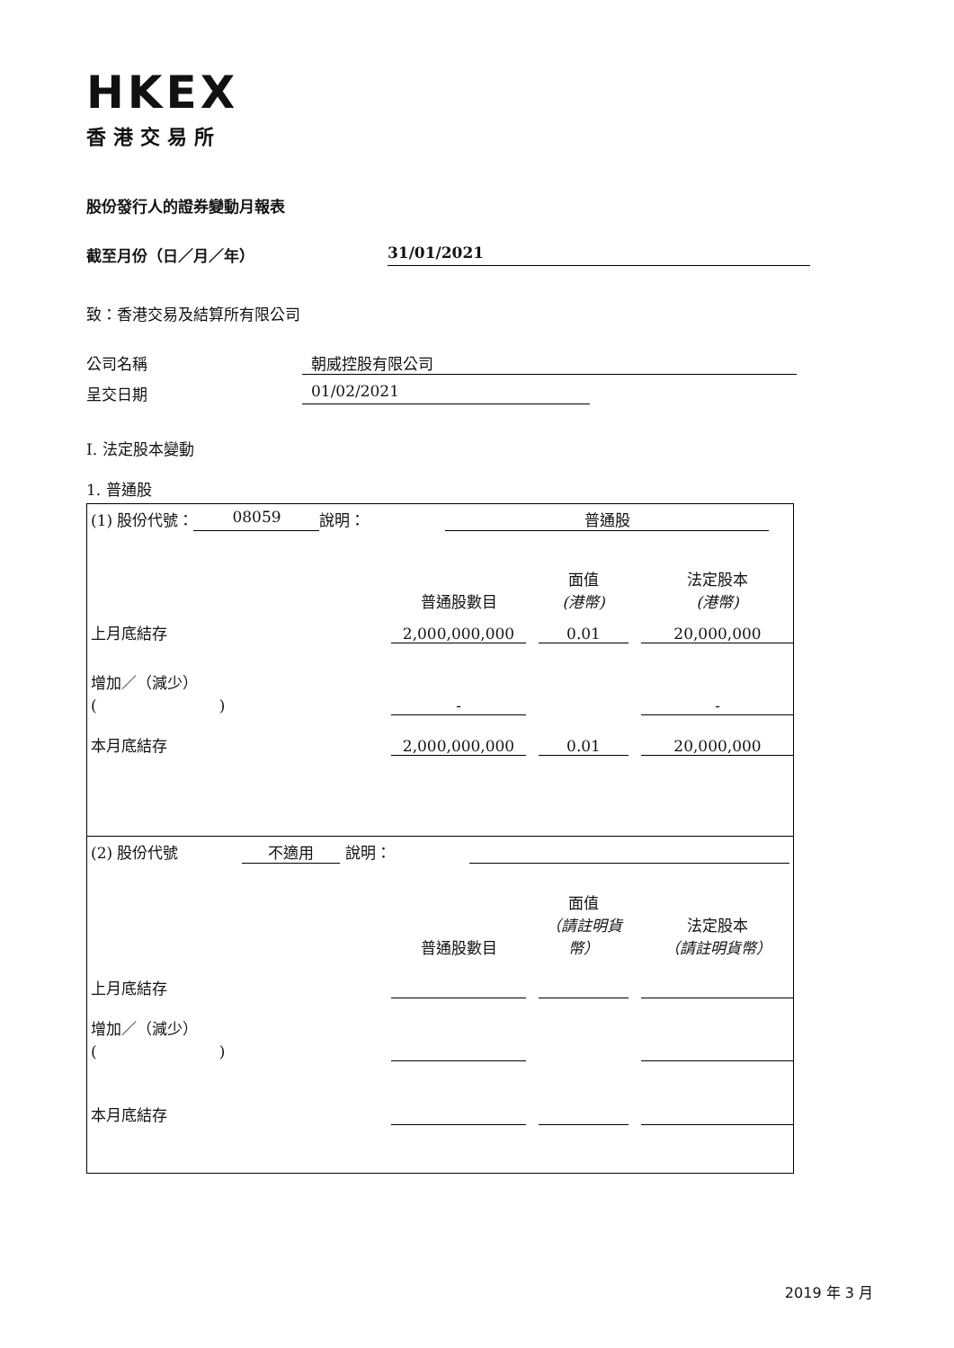HKEX
香港交易所
股份發行人的證券變動月報表
截至月份（日／月／年） 31/01/2021
致：香港交易及結算所有限公司
公司名稱 朝威控股有限公司
呈交日期 01/02/2021
I. 法定股本變動
1. 普通股
(1) 股份代號： 08059 說明： 普通股
普通股數目 面值
(港幣) 法定股本
(港幣)
上月底結存 2,000,000,000 0.01 20,000,000
增加／（減少）
(　　　　　　　　) - -
本月底結存 2,000,000,000 0.01 20,000,000
(2) 股份代號 不適用 說明：
普通股數目 面值
（請註明貨幣） 法定股本
（請註明貨幣）
上月底結存
增加／（減少）
(　　　　　　　　)
本月底結存
2019 年 3 月